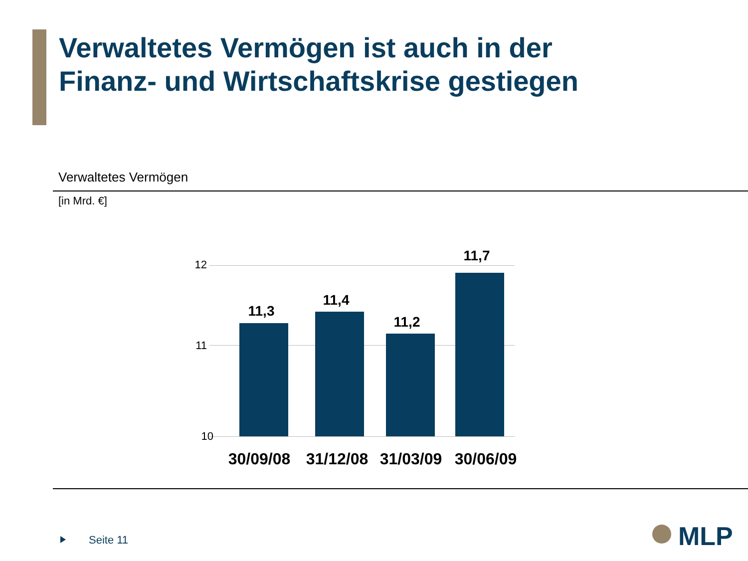Verwaltetes Vermögen ist auch in der
Finanz- und Wirtschaftskrise gestiegen
Verwaltetes Vermögen
[in Mrd. €]
12
11
10
11,3
11,4
11,2
11,7
30/09/08
31/12/08
31/03/09
30/06/09
Seite 11 MLP